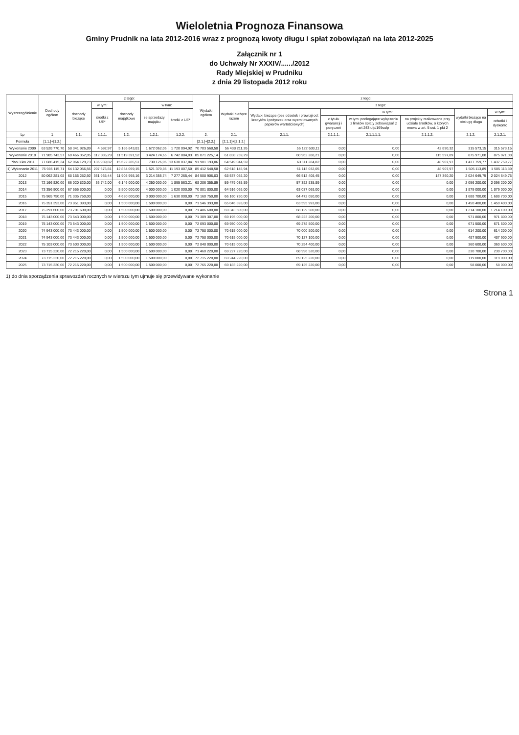Wieloletnia Prognoza Finansowa
Gminy Prudnik na lata 2012-2016 wraz z prognozą kwoty długu i spłat zobowiązań na lata 2012-2025
Załącznik nr 1
do Uchwały Nr XXXIV/....../2012
Rady Miejskiej w Prudniku
z dnia 29 listopada 2012 roku
| Wyszczególnienie | Dochody ogółem | z tego: | | | | | Wydatki ogółem | z tego: | | | | | | |
| --- | --- | --- | --- | --- | --- | --- | --- | --- | --- | --- | --- | --- | --- | --- |
| | | dochody bieżące | w tym: | dochody majątkowe | w tym: | | | Wydatki bieżące razem | z tego: | | | | | |
| | | | środki z UE* | | ze sprzedaży majątku | środki z UE* | | | Wydatki bieżące (bez odsetek i prowizji od: kredytów i pożyczek oraz wyemitowanych papierów wartościowych) | w tym: | | | wydatki bieżące na obsługę długu | w tym: |
| | | | | | | | | | | z tytułu gwarancji i poręczeń | w tym: podlegające wyłączeniu z limitów spłaty zobowiązań z art 243 ufp/169sufp | na projekty realizowane przy udziale środków, o których mowa w art. 5 ust. 1 pkt 2 | | odsetki i dyskonto |
| Lp | 1 | 1.1. | 1.1.1. | 1.2. | 1.2.1. | 1.2.2. | 2. | 2.1. | 2.1.1. | 2.1.1.1. | 2.1.1.1.1. | 2.1.1.2. | 2.1.2. | 2.1.2.1. |
| Formuła | [1.1.]+[1.2.] | | | | | | [2.1.]+[2.2.] | [2.1.1]+[2.1.2.] | | | | | | |
| Wykonanie 2009 | 63 528 770,70 | 58 341 926,89 | 4 592,97 | 5 186 843,81 | 1 672 062,06 | 1 720 094,92 | 70 703 568,58 | 56 438 211,26 | 56 122 638,11 | 0,00 | 0,00 | 42 890,32 | 315 573,15 | 315 573,15 |
| Wykonanie 2010 | 71 985 743,57 | 60 466 352,05 | 112 835,29 | 11 519 391,52 | 3 424 174,65 | 6 742 884,03 | 85 071 225,14 | 61 838 259,29 | 60 962 288,21 | 0,00 | 0,00 | 115 597,89 | 875 971,08 | 875 971,08 |
| Plan 3 kw 2011 | 77 686 415,24 | 62 064 129,73 | 136 939,82 | 15 622 285,51 | 730 126,06 | 13 630 037,84 | 91 901 193,06 | 64 549 044,59 | 63 111 284,82 | 0,00 | 0,00 | 48 907,97 | 1 437 759,77 | 1 437 759,77 |
| 1) Wykonanie 2011 | 76 986 115,71 | 64 132 056,56 | 207 676,81 | 12 854 059,15 | 1 521 370,86 | 11 193 807,50 | 85 412 548,58 | 62 618 145,94 | 61 113 032,05 | 0,00 | 0,00 | 48 907,97 | 1 505 113,89 | 1 505 113,89 |
| 2012 | 80 062 281,08 | 68 156 282,92 | 361 938,44 | 11 905 998,16 | 3 214 355,74 | 7 277 265,44 | 84 508 906,03 | 68 537 058,20 | 66 512 408,45 | 0,00 | 0,00 | 147 360,20 | 2 024 649,75 | 2 024 649,75 |
| 2013 | 72 166 820,00 | 66 020 820,00 | 36 742,00 | 6 146 000,00 | 4 250 000,00 | 1 895 563,21 | 68 206 355,89 | 59 479 035,89 | 57 382 835,89 | 0,00 | 0,00 | 0,00 | 2 096 200,00 | 2 096 200,00 |
| 2014 | 73 356 800,00 | 67 556 800,00 | 0,00 | 5 800 000,00 | 4 000 000,00 | 1 020 000,00 | 70 801 800,00 | 64 916 068,00 | 63 037 068,00 | 0,00 | 0,00 | 0,00 | 1 879 000,00 | 1 879 000,00 |
| 2015 | 75 965 750,00 | 71 335 750,00 | 0,00 | 4 630 000,00 | 3 000 000,00 | 1 630 000,00 | 72 160 750,00 | 66 160 750,00 | 64 472 050,00 | 0,00 | 0,00 | 0,00 | 1 688 700,00 | 1 688 700,00 |
| 2016 | 75 351 393,00 | 73 851 393,00 | 0,00 | 1 500 000,00 | 1 500 000,00 | 0,00 | 71 546 393,00 | 65 046 393,00 | 63 595 993,00 | 0,00 | 0,00 | 0,00 | 1 450 400,00 | 1 450 400,00 |
| 2017 | 75 291 600,00 | 73 791 600,00 | 0,00 | 1 500 000,00 | 1 500 000,00 | 0,00 | 71 486 600,00 | 69 343 600,00 | 68 129 500,00 | 0,00 | 0,00 | 0,00 | 1 214 100,00 | 1 214 100,00 |
| 2018 | 75 143 000,00 | 73 643 000,00 | 0,00 | 1 500 000,00 | 1 500 000,00 | 0,00 | 71 309 307,00 | 69 195 000,00 | 68 223 200,00 | 0,00 | 0,00 | 0,00 | 971 800,00 | 971 800,00 |
| 2019 | 75 143 000,00 | 73 643 000,00 | 0,00 | 1 500 000,00 | 1 500 000,00 | 0,00 | 72 093 000,00 | 69 950 000,00 | 69 278 500,00 | 0,00 | 0,00 | 0,00 | 671 500,00 | 671 500,00 |
| 2020 | 74 943 000,00 | 73 443 000,00 | 0,00 | 1 500 000,00 | 1 500 000,00 | 0,00 | 72 758 000,00 | 70 615 000,00 | 70 000 800,00 | 0,00 | 0,00 | 0,00 | 614 200,00 | 614 200,00 |
| 2021 | 74 943 000,00 | 73 443 000,00 | 0,00 | 1 500 000,00 | 1 500 000,00 | 0,00 | 72 758 000,00 | 70 615 000,00 | 70 127 100,00 | 0,00 | 0,00 | 0,00 | 487 900,00 | 487 900,00 |
| 2022 | 75 103 000,00 | 73 603 000,00 | 0,00 | 1 500 000,00 | 1 500 000,00 | 0,00 | 72 848 000,00 | 70 615 000,00 | 70 254 400,00 | 0,00 | 0,00 | 0,00 | 360 600,00 | 360 600,00 |
| 2023 | 73 715 220,00 | 72 215 220,00 | 0,00 | 1 500 000,00 | 1 500 000,00 | 0,00 | 71 460 220,00 | 69 227 220,00 | 68 996 520,00 | 0,00 | 0,00 | 0,00 | 230 700,00 | 230 700,00 |
| 2024 | 73 715 220,00 | 72 215 220,00 | 0,00 | 1 500 000,00 | 1 500 000,00 | 0,00 | 72 715 220,00 | 69 244 220,00 | 69 125 220,00 | 0,00 | 0,00 | 0,00 | 119 000,00 | 119 000,00 |
| 2025 | 73 715 220,00 | 72 215 220,00 | 0,00 | 1 500 000,00 | 1 500 000,00 | 0,00 | 72 765 220,00 | 69 183 220,00 | 69 125 220,00 | 0,00 | 0,00 | 0,00 | 58 000,00 | 58 000,00 |
1) do dnia sporządzenia sprawozdań rocznych w wierszu tym ujmuje się przewidywane wykonanie
Strona 1